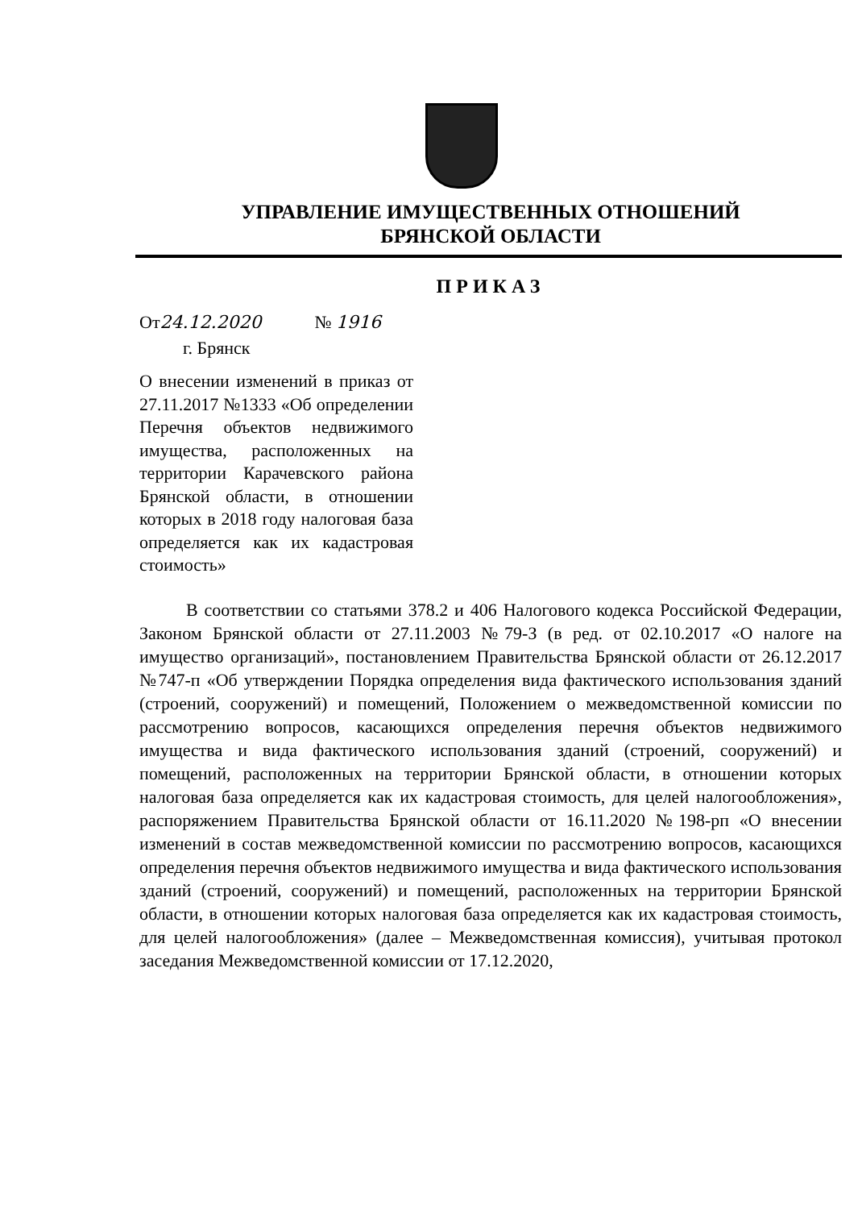УПРАВЛЕНИЕ ИМУЩЕСТВЕННЫХ ОТНОШЕНИЙ
БРЯНСКОЙ ОБЛАСТИ
ПРИКАЗ
От24.12.2020 № 1916
г. Брянск
О внесении изменений в приказ от 27.11.2017 №1333 «Об определении Перечня объектов недвижимого имущества, расположенных на территории Карачевского района Брянской области, в отношении которых в 2018 году налоговая база определяется как их кадастровая стоимость»
В соответствии со статьями 378.2 и 406 Налогового кодекса Российской Федерации, Законом Брянской области от 27.11.2003 №79-З (в ред. от 02.10.2017 «О налоге на имущество организаций», постановлением Правительства Брянской области от 26.12.2017 №747-п «Об утверждении Порядка определения вида фактического использования зданий (строений, сооружений) и помещений, Положением о межведомственной комиссии по рассмотрению вопросов, касающихся определения перечня объектов недвижимого имущества и вида фактического использования зданий (строений, сооружений) и помещений, расположенных на территории Брянской области, в отношении которых налоговая база определяется как их кадастровая стоимость, для целей налогообложения», распоряжением Правительства Брянской области от 16.11.2020 №198-рп «О внесении изменений в состав межведомственной комиссии по рассмотрению вопросов, касающихся определения перечня объектов недвижимого имущества и вида фактического использования зданий (строений, сооружений) и помещений, расположенных на территории Брянской области, в отношении которых налоговая база определяется как их кадастровая стоимость, для целей налогообложения» (далее – Межведомственная комиссия), учитывая протокол заседания Межведомственной комиссии от 17.12.2020,